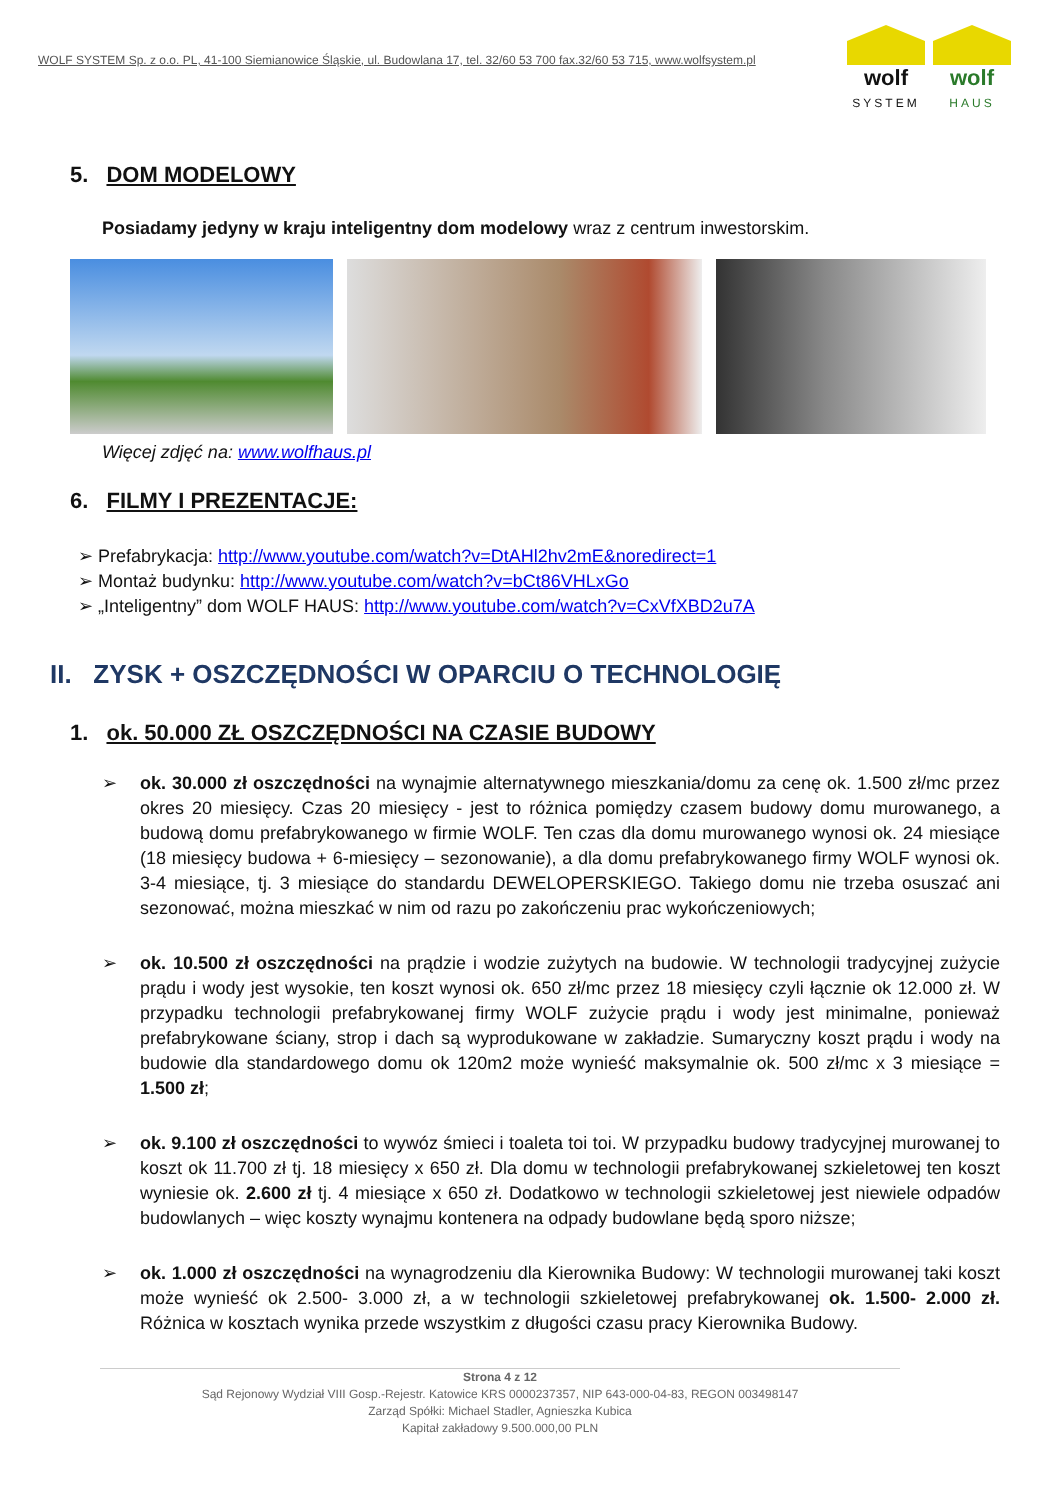WOLF SYSTEM Sp. z o.o. PL, 41-100 Siemianowice Śląskie, ul. Budowlana 17, tel. 32/60 53 700 fax.32/60 53 715, www.wolfsystem.pl
wolf
SYSTEM
wolf
HAUS
5. DOM MODELOWY
Posiadamy jedyny w kraju inteligentny dom modelowy wraz z centrum inwestorskim.
Więcej zdjęć na: www.wolfhaus.pl
6. FILMY I PREZENTACJE:
➢ Prefabrykacja: http://www.youtube.com/watch?v=DtAHl2hv2mE&noredirect=1
➢ Montaż budynku: http://www.youtube.com/watch?v=bCt86VHLxGo
➢ „Inteligentny” dom WOLF HAUS: http://www.youtube.com/watch?v=CxVfXBD2u7A
II. ZYSK + OSZCZĘDNOŚCI W OPARCIU O TECHNOLOGIĘ
1. ok. 50.000 ZŁ OSZCZĘDNOŚCI NA CZASIE BUDOWY
➢ ok. 30.000 zł oszczędności na wynajmie alternatywnego mieszkania/domu za cenę ok. 1.500 zł/mc przez okres 20 miesięcy. Czas 20 miesięcy - jest to różnica pomiędzy czasem budowy domu murowanego, a budową domu prefabrykowanego w firmie WOLF. Ten czas dla domu murowanego wynosi ok. 24 miesiące (18 miesięcy budowa + 6-miesięcy – sezonowanie), a dla domu prefabrykowanego firmy WOLF wynosi ok. 3-4 miesiące, tj. 3 miesiące do standardu DEWELOPERSKIEGO. Takiego domu nie trzeba osuszać ani sezonować, można mieszkać w nim od razu po zakończeniu prac wykończeniowych;
➢ ok. 10.500 zł oszczędności na prądzie i wodzie zużytych na budowie. W technologii tradycyjnej zużycie prądu i wody jest wysokie, ten koszt wynosi ok. 650 zł/mc przez 18 miesięcy czyli łącznie ok 12.000 zł. W przypadku technologii prefabrykowanej firmy WOLF zużycie prądu i wody jest minimalne, ponieważ prefabrykowane ściany, strop i dach są wyprodukowane w zakładzie. Sumaryczny koszt prądu i wody na budowie dla standardowego domu ok 120m2 może wynieść maksymalnie ok. 500 zł/mc x 3 miesiące = 1.500 zł;
➢ ok. 9.100 zł oszczędności to wywóz śmieci i toaleta toi toi. W przypadku budowy tradycyjnej murowanej to koszt ok 11.700 zł tj. 18 miesięcy x 650 zł. Dla domu w technologii prefabrykowanej szkieletowej ten koszt wyniesie ok. 2.600 zł tj. 4 miesiące x 650 zł. Dodatkowo w technologii szkieletowej jest niewiele odpadów budowlanych – więc koszty wynajmu kontenera na odpady budowlane będą sporo niższe;
➢ ok. 1.000 zł oszczędności na wynagrodzeniu dla Kierownika Budowy: W technologii murowanej taki koszt może wynieść ok 2.500- 3.000 zł, a w technologii szkieletowej prefabrykowanej ok. 1.500- 2.000 zł. Różnica w kosztach wynika przede wszystkim z długości czasu pracy Kierownika Budowy.
Strona 4 z 12
Sąd Rejonowy Wydział VIII Gosp.-Rejestr. Katowice KRS 0000237357, NIP 643-000-04-83, REGON 003498147
Zarząd Spółki: Michael Stadler, Agnieszka Kubica
Kapitał zakładowy 9.500.000,00 PLN